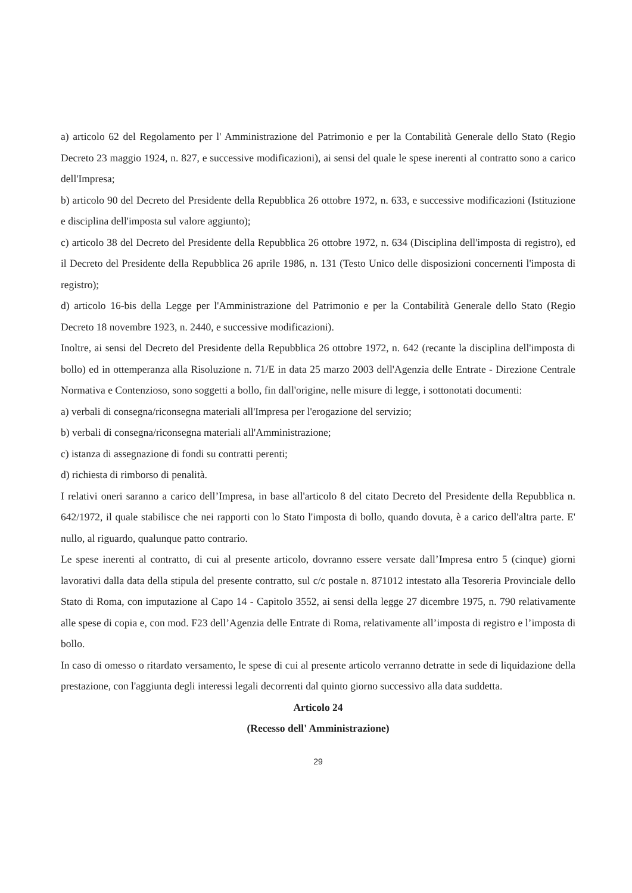a) articolo 62 del Regolamento per l' Amministrazione del Patrimonio e per la Contabilità Generale dello Stato (Regio Decreto 23 maggio 1924, n. 827, e successive modificazioni), ai sensi del quale le spese inerenti al contratto sono a carico dell'Impresa;
b) articolo 90 del Decreto del Presidente della Repubblica 26 ottobre 1972, n. 633, e successive modificazioni (Istituzione e disciplina dell'imposta sul valore aggiunto);
c) articolo 38 del Decreto del Presidente della Repubblica 26 ottobre 1972, n. 634 (Disciplina dell'imposta di registro), ed il Decreto del Presidente della Repubblica 26 aprile 1986, n. 131 (Testo Unico delle disposizioni concernenti l'imposta di registro);
d) articolo 16-bis della Legge per l'Amministrazione del Patrimonio e per la Contabilità Generale dello Stato (Regio Decreto 18 novembre 1923, n. 2440, e successive modificazioni).
Inoltre, ai sensi del Decreto del Presidente della Repubblica 26 ottobre 1972, n. 642 (recante la disciplina dell'imposta di bollo) ed in ottemperanza alla Risoluzione n. 71/E in data 25 marzo 2003 dell'Agenzia delle Entrate - Direzione Centrale Normativa e Contenzioso, sono soggetti a bollo, fin dall'origine, nelle misure di legge, i sottonotati documenti:
a) verbali di consegna/riconsegna materiali all'Impresa per l'erogazione del servizio;
b) verbali di consegna/riconsegna materiali all'Amministrazione;
c) istanza di assegnazione di fondi su contratti perenti;
d) richiesta di rimborso di penalità.
I relativi oneri saranno a carico dell’Impresa, in base all'articolo 8 del citato Decreto del Presidente della Repubblica n. 642/1972, il quale stabilisce che nei rapporti con lo Stato l'imposta di bollo, quando dovuta, è a carico dell'altra parte. E' nullo, al riguardo, qualunque patto contrario.
Le spese inerenti al contratto, di cui al presente articolo, dovranno essere versate dall’Impresa entro 5 (cinque) giorni lavorativi dalla data della stipula del presente contratto, sul c/c postale n. 871012 intestato alla Tesoreria Provinciale dello Stato di Roma, con imputazione al Capo 14 - Capitolo 3552, ai sensi della legge 27 dicembre 1975, n. 790 relativamente alle spese di copia e, con mod. F23 dell’Agenzia delle Entrate di Roma, relativamente all’imposta di registro e l’imposta di bollo.
In caso di omesso o ritardato versamento, le spese di cui al presente articolo verranno detratte in sede di liquidazione della prestazione, con l'aggiunta degli interessi legali decorrenti dal quinto giorno successivo alla data suddetta.
Articolo 24
(Recesso dell' Amministrazione)
29